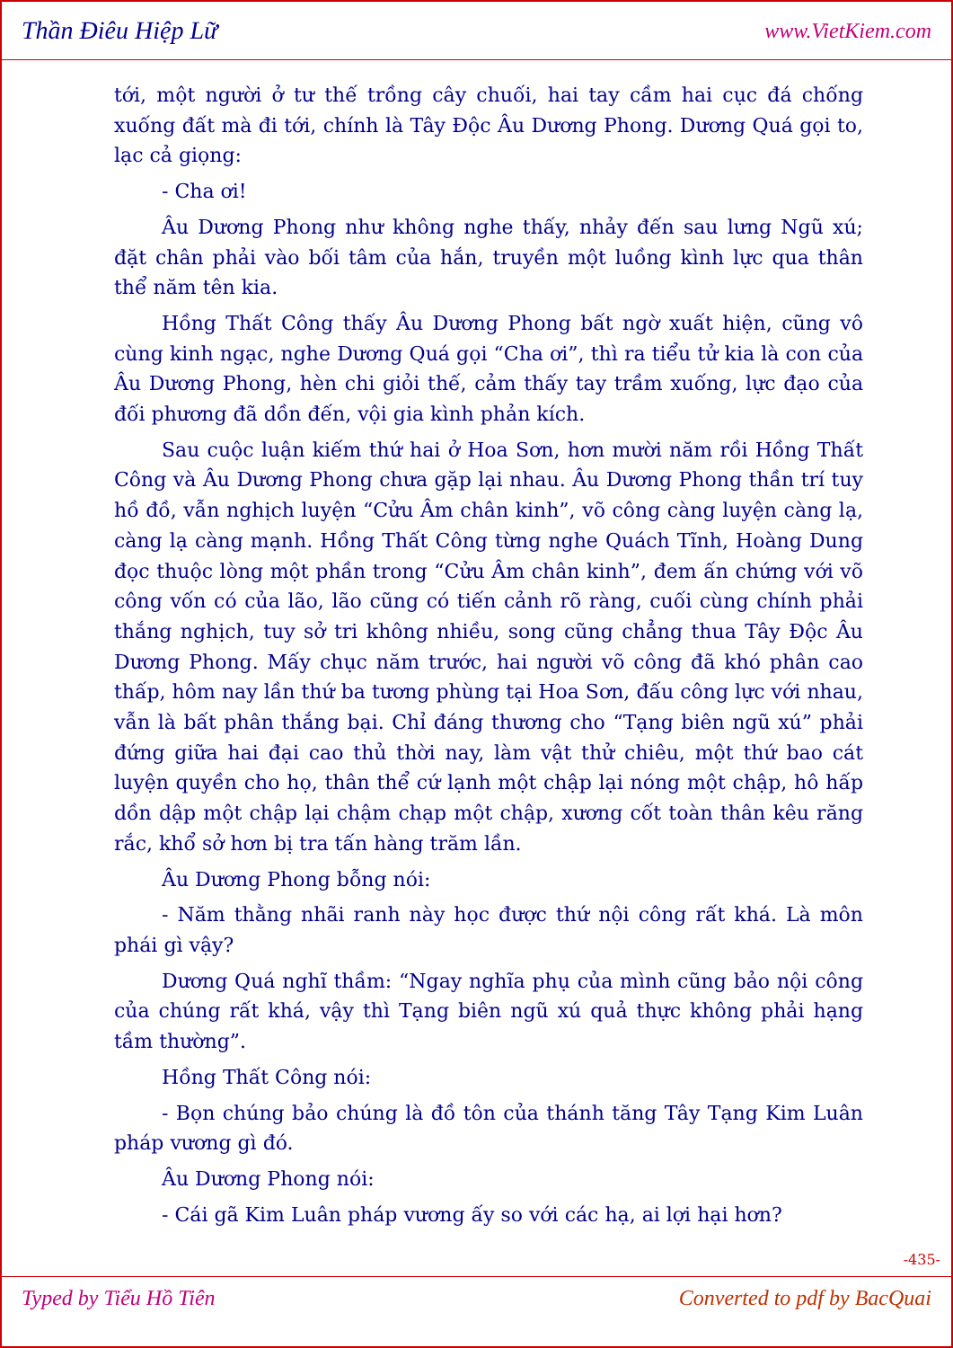Thần Điêu Hiệp Lữ www.VietKiem.com
tới, một người ở tư thế trồng cây chuối, hai tay cầm hai cục đá chống xuống đất mà đi tới, chính là Tây Độc Âu Dương Phong. Dương Quá gọi to, lạc cả giọng:
- Cha ơi!
Âu Dương Phong như không nghe thấy, nhảy đến sau lưng Ngũ xú; đặt chân phải vào bối tâm của hắn, truyền một luồng kình lực qua thân thể năm tên kia.
Hồng Thất Công thấy Âu Dương Phong bất ngờ xuất hiện, cũng vô cùng kinh ngạc, nghe Dương Quá gọi “Cha ơi”, thì ra tiểu tử kia là con của Âu Dương Phong, hèn chi giỏi thế, cảm thấy tay trầm xuống, lực đạo của đối phương đã dồn đến, vội gia kình phản kích.
Sau cuộc luận kiếm thứ hai ở Hoa Sơn, hơn mười năm rồi Hồng Thất Công và Âu Dương Phong chưa gặp lại nhau. Âu Dương Phong thần trí tuy hồ đồ, vẫn nghịch luyện “Cửu Âm chân kinh”, võ công càng luyện càng lạ, càng lạ càng mạnh. Hồng Thất Công từng nghe Quách Tĩnh, Hoàng Dung đọc thuộc lòng một phần trong “Cửu Âm chân kinh”, đem ấn chứng với võ công vốn có của lão, lão cũng có tiến cảnh rõ ràng, cuối cùng chính phải thắng nghịch, tuy sở tri không nhiều, song cũng chẳng thua Tây Độc Âu Dương Phong. Mấy chục năm trước, hai người võ công đã khó phân cao thấp, hôm nay lần thứ ba tương phùng tại Hoa Sơn, đấu công lực với nhau, vẫn là bất phân thắng bại. Chỉ đáng thương cho “Tạng biên ngũ xú” phải đứng giữa hai đại cao thủ thời nay, làm vật thử chiêu, một thứ bao cát luyện quyền cho họ, thân thể cứ lạnh một chập lại nóng một chập, hô hấp dồn dập một chập lại chậm chạp một chập, xương cốt toàn thân kêu răng rắc, khổ sở hơn bị tra tấn hàng trăm lần.
Âu Dương Phong bỗng nói:
- Năm thằng nhãi ranh này học được thứ nội công rất khá. Là môn phái gì vậy?
Dương Quá nghĩ thầm: “Ngay nghĩa phụ của mình cũng bảo nội công của chúng rất khá, vậy thì Tạng biên ngũ xú quả thực không phải hạng tầm thường”.
Hồng Thất Công nói:
- Bọn chúng bảo chúng là đồ tôn của thánh tăng Tây Tạng Kim Luân pháp vương gì đó.
Âu Dương Phong nói:
- Cái gã Kim Luân pháp vương ấy so với các hạ, ai lợi hại hơn?
-435-
Typed by Tiểu Hồ Tiên Converted to pdf by BacQuai